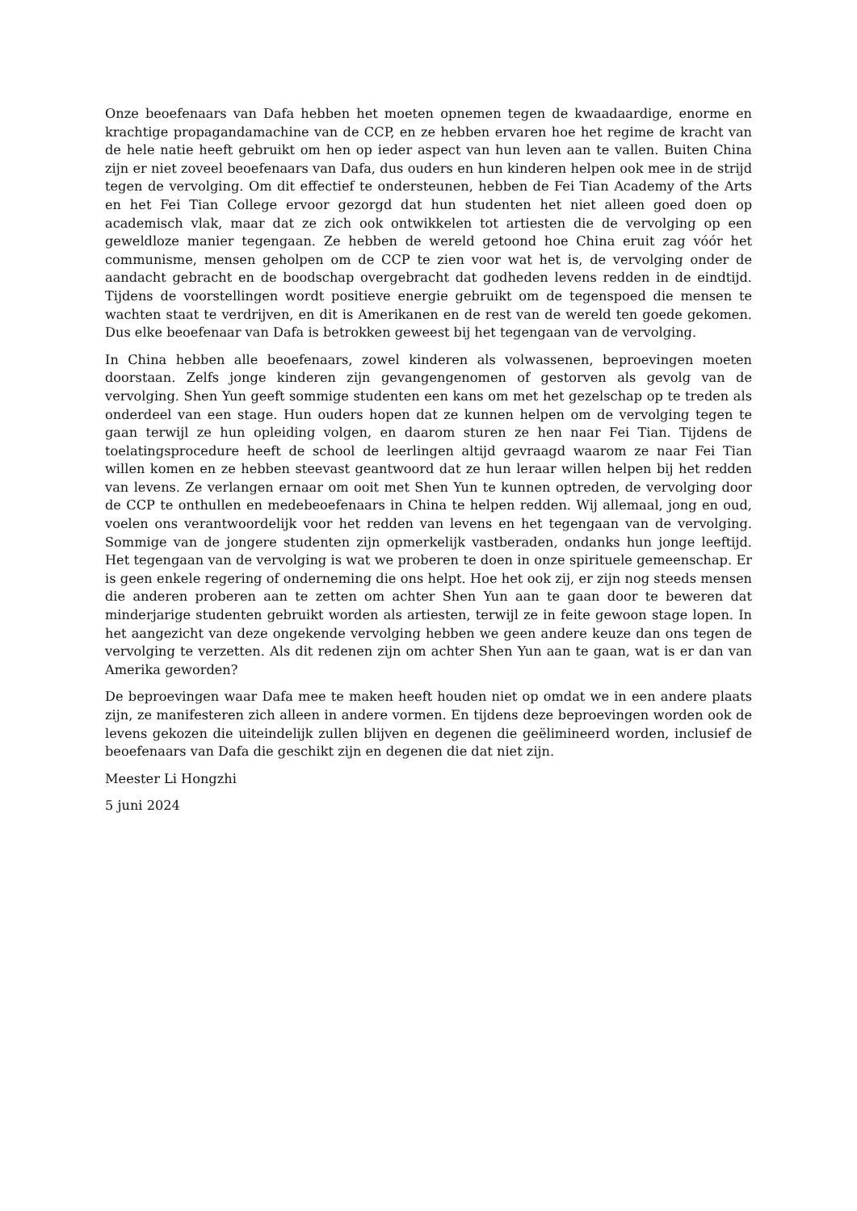Onze beoefenaars van Dafa hebben het moeten opnemen tegen de kwaadaardige, enorme en krachtige propagandamachine van de CCP, en ze hebben ervaren hoe het regime de kracht van de hele natie heeft gebruikt om hen op ieder aspect van hun leven aan te vallen. Buiten China zijn er niet zoveel beoefenaars van Dafa, dus ouders en hun kinderen helpen ook mee in de strijd tegen de vervolging. Om dit effectief te ondersteunen, hebben de Fei Tian Academy of the Arts en het Fei Tian College ervoor gezorgd dat hun studenten het niet alleen goed doen op academisch vlak, maar dat ze zich ook ontwikkelen tot artiesten die de vervolging op een geweldloze manier tegengaan. Ze hebben de wereld getoond hoe China eruit zag vóór het communisme, mensen geholpen om de CCP te zien voor wat het is, de vervolging onder de aandacht gebracht en de boodschap overgebracht dat godheden levens redden in de eindtijd. Tijdens de voorstellingen wordt positieve energie gebruikt om de tegenspoed die mensen te wachten staat te verdrijven, en dit is Amerikanen en de rest van de wereld ten goede gekomen. Dus elke beoefenaar van Dafa is betrokken geweest bij het tegengaan van de vervolging.
In China hebben alle beoefenaars, zowel kinderen als volwassenen, beproevingen moeten doorstaan. Zelfs jonge kinderen zijn gevangengenomen of gestorven als gevolg van de vervolging. Shen Yun geeft sommige studenten een kans om met het gezelschap op te treden als onderdeel van een stage. Hun ouders hopen dat ze kunnen helpen om de vervolging tegen te gaan terwijl ze hun opleiding volgen, en daarom sturen ze hen naar Fei Tian. Tijdens de toelatingsprocedure heeft de school de leerlingen altijd gevraagd waarom ze naar Fei Tian willen komen en ze hebben steevast geantwoord dat ze hun leraar willen helpen bij het redden van levens. Ze verlangen ernaar om ooit met Shen Yun te kunnen optreden, de vervolging door de CCP te onthullen en medebeoefenaars in China te helpen redden. Wij allemaal, jong en oud, voelen ons verantwoordelijk voor het redden van levens en het tegengaan van de vervolging. Sommige van de jongere studenten zijn opmerkelijk vastberaden, ondanks hun jonge leeftijd. Het tegengaan van de vervolging is wat we proberen te doen in onze spirituele gemeenschap. Er is geen enkele regering of onderneming die ons helpt. Hoe het ook zij, er zijn nog steeds mensen die anderen proberen aan te zetten om achter Shen Yun aan te gaan door te beweren dat minderjarige studenten gebruikt worden als artiesten, terwijl ze in feite gewoon stage lopen. In het aangezicht van deze ongekende vervolging hebben we geen andere keuze dan ons tegen de vervolging te verzetten. Als dit redenen zijn om achter Shen Yun aan te gaan, wat is er dan van Amerika geworden?
De beproevingen waar Dafa mee te maken heeft houden niet op omdat we in een andere plaats zijn, ze manifesteren zich alleen in andere vormen. En tijdens deze beproevingen worden ook de levens gekozen die uiteindelijk zullen blijven en degenen die geëlimineerd worden, inclusief de beoefenaars van Dafa die geschikt zijn en degenen die dat niet zijn.
Meester Li Hongzhi
5 juni 2024